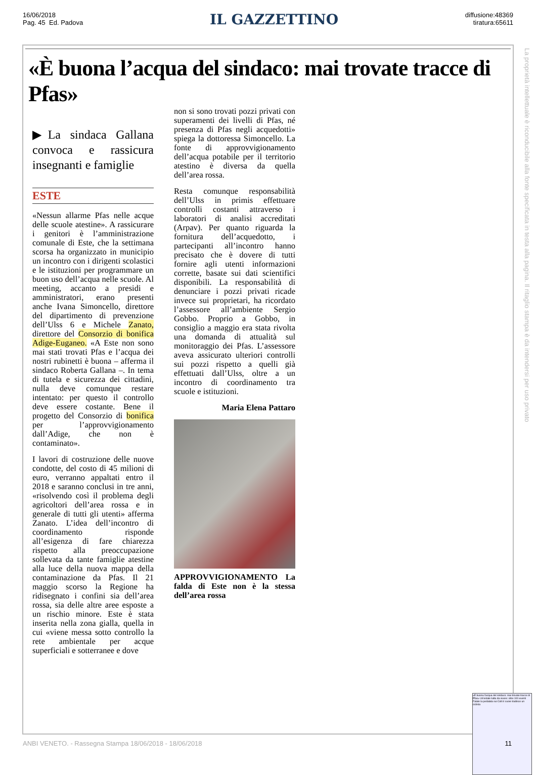16/06/2018
Pag. 45 Ed. Padova
IL GAZZETTINO
diffusione:48369
tiratura:65611
«È buona l’acqua del sindaco: mai trovate tracce di Pfas»
▶La sindaca Gallana convoca e rassicura insegnanti e famiglie
ESTE
«Nessun allarme Pfas nelle acque delle scuole atestine». A rassicurare i genitori è l’amministrazione comunale di Este, che la settimana scorsa ha organizzato in municipio un incontro con i dirigenti scolastici e le istituzioni per programmare un buon uso dell’acqua nelle scuole. Al meeting, accanto a presidi e amministratori, erano presenti anche Ivana Simoncello, direttore del dipartimento di prevenzione dell’Ulss 6 e Michele Zanato, direttore del Consorzio di bonifica Adige-Euganeo. «A Este non sono mai stati trovati Pfas e l’acqua dei nostri rubinetti è buona – afferma il sindaco Roberta Gallana –. In tema di tutela e sicurezza dei cittadini, nulla deve comunque restare intentato: per questo il controllo deve essere costante. Bene il progetto del Consorzio di bonifica per l’approvvigionamento dall’Adige, che non è contaminato».
I lavori di costruzione delle nuove condotte, del costo di 45 milioni di euro, verranno appaltati entro il 2018 e saranno conclusi in tre anni, «risolvendo così il problema degli agricoltori dell’area rossa e in generale di tutti gli utenti» afferma Zanato. L’idea dell’incontro di coordinamento risponde all’esigenza di fare chiarezza rispetto alla preoccupazione sollevata da tante famiglie atestine alla luce della nuova mappa della contaminazione da Pfas. Il 21 maggio scorso la Regione ha ridisegnato i confini sia dell’area rossa, sia delle altre aree esposte a un rischio minore. Este è stata inserita nella zona gialla, quella in cui «viene messa sotto controllo la rete ambientale per acque superficiali e sotterranee e dove
non si sono trovati pozzi privati con superamenti dei livelli di Pfas, né presenza di Pfas negli acquedotti» spiega la dottoressa Simoncello. La fonte di approvvigionamento dell’acqua potabile per il territorio atestino è diversa da quella dell’area rossa.
Resta comunque responsabilità dell’Ulss in primis effettuare controlli costanti attraverso i laboratori di analisi accreditati (Arpav). Per quanto riguarda la fornitura dell’acquedotto, i partecipanti all’incontro hanno precisato che è dovere di tutti fornire agli utenti informazioni corrette, basate sui dati scientifici disponibili. La responsabilità di denunciare i pozzi privati ricade invece sui proprietari, ha ricordato l’assessore all’ambiente Sergio Gobbo. Proprio a Gobbo, in consiglio a maggio era stata rivolta una domanda di attualità sul monitoraggio dei Pfas. L’assessore aveva assicurato ulteriori controlli sui pozzi rispetto a quelli già effettuati dall’Ulss, oltre a un incontro di coordinamento tra scuole e istituzioni.
Maria Elena Pattaro
APPROVVIGIONAMENTO La falda di Este non è la stessa dell’area rossa
«È buona l'acqua del sindaco: mai trovate tracce di Pfas» Un'estate tutta da vivere: oltre 100 eventi Fatale la pedalata sui Colli il cuore tradisce un ciclista
La proprietà intellettuale è riconducibile alla fonte specificata in testa alla pagina. Il ritaglio stampa è da intendersi per uso privato
ANBI VENETO. - Rassegna Stampa 18/06/2018 - 18/06/2018 11